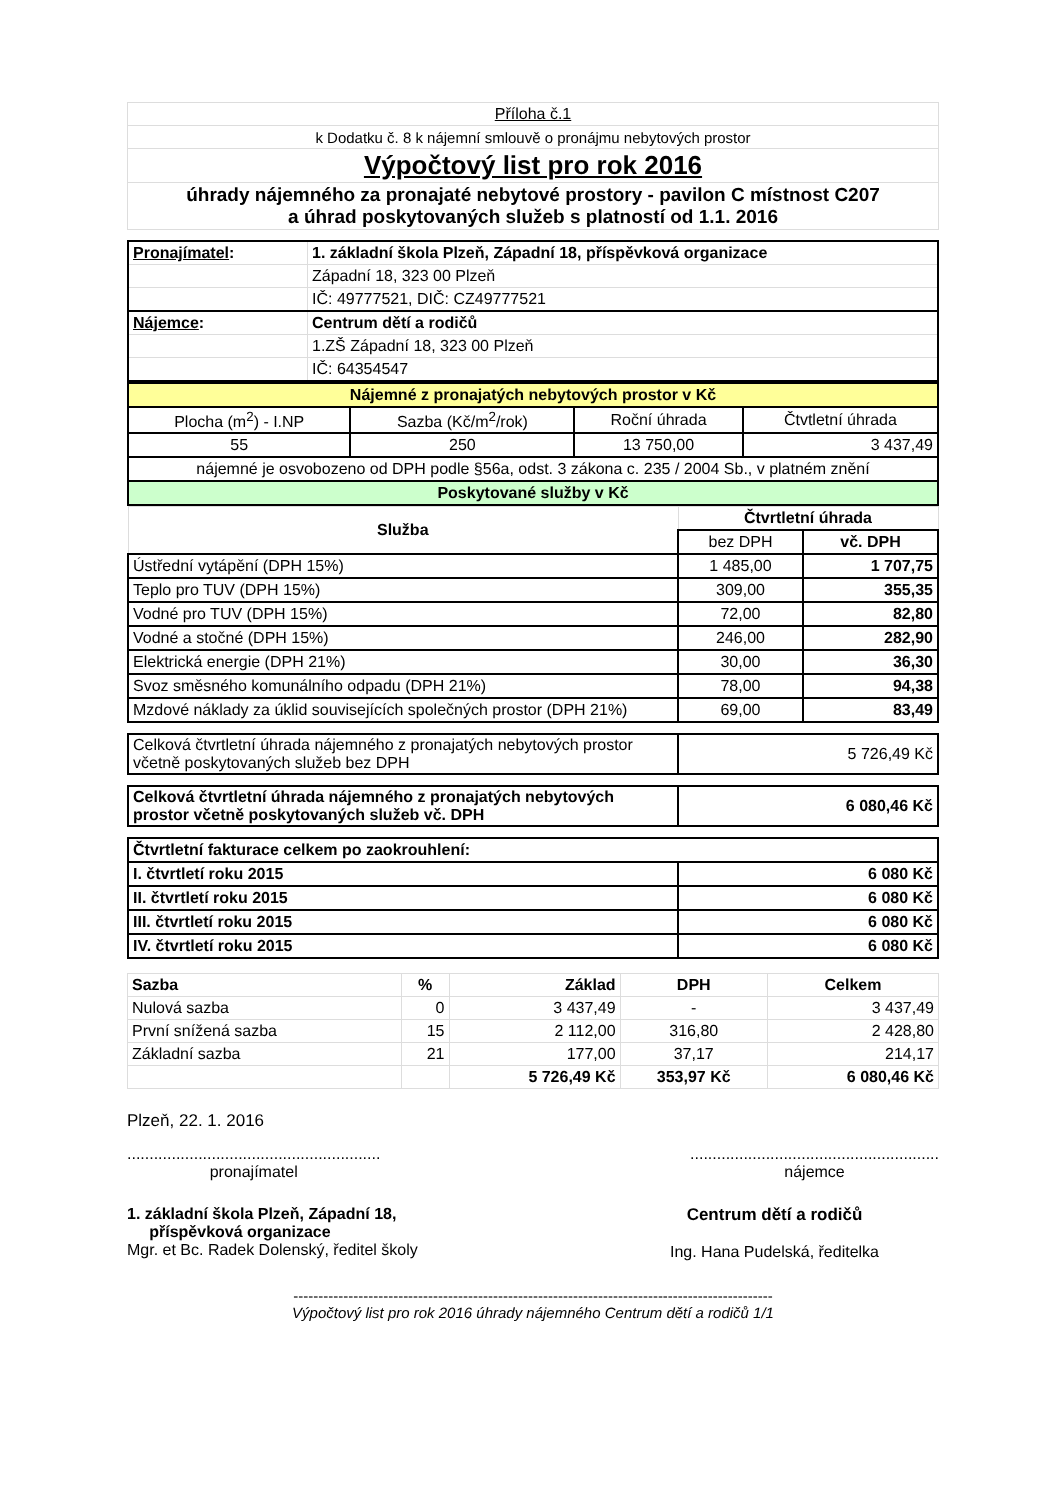| Příloha č.1 |
| k Dodatku č. 8 k nájemní smlouvě o pronájmu nebytových prostor |
| Výpočtový list pro rok 2016 |
| úhrady nájemného za pronajaté nebytové prostory - pavilon C místnost C207 a úhrad poskytovaných služeb s platností od 1.1. 2016 |
| Pronajímatel : | 1. základní škola Plzeň, Západní 18, příspěvková organizace |
| | Západní 18, 323 00 Plzeň |
| | IČ: 49777521, DIČ: CZ49777521 |
| Nájemce : | Centrum dětí a rodičů |
| | 1.ZŠ Západní 18, 323 00 Plzeň |
| | IČ: 64354547 |
| Nájemné z pronajatých nebytových prostor v Kč | | | |
| Plocha (m<sup>2</sup>) - I.NP | Sazba (Kč/m<sup>2</sup>/rok) | Roční úhrada | Čtvtletní úhrada |
| 55 | 250 | 13 750,00 | 3 437,49 |
| nájemné je osvobozeno od DPH podle §56a, odst. 3 zákona c. 235 / 2004 Sb., v platném znění | | | |
| Poskytované služby v Kč | | | |
| Služba | Čtvrtletní úhrada | |
| --- | --- | --- |
| | bez DPH | vč. DPH |
| Ústřední vytápění (DPH 15%) | 1 485,00 | 1 707,75 |
| Teplo pro TUV (DPH 15%) | 309,00 | 355,35 |
| Vodné pro TUV (DPH 15%) | 72,00 | 82,80 |
| Vodné a stočné (DPH 15%) | 246,00 | 282,90 |
| Elektrická energie (DPH 21%) | 30,00 | 36,30 |
| Svoz směsného komunálního odpadu (DPH 21%) | 78,00 | 94,38 |
| Mzdové náklady za úklid souvisejících společných prostor (DPH 21%) | 69,00 | 83,49 |
| Celková čtvrtletní úhrada nájemného z pronajatých nebytových prostor včetně poskytovaných služeb bez DPH | 5 726,49 Kč |
| Celková čtvrtletní úhrada nájemného z pronajatých nebytových prostor včetně poskytovaných služeb vč. DPH | 6 080,46 Kč |
| Čtvrtletní fakturace celkem po zaokrouhlení: | |
| I. čtvrtletí roku 2015 | 6 080 Kč |
| II. čtvrtletí roku 2015 | 6 080 Kč |
| III. čtvrtletí roku 2015 | 6 080 Kč |
| IV. čtvrtletí roku 2015 | 6 080 Kč |
| Sazba | % | Základ | DPH | Celkem |
| --- | --- | --- | --- | --- |
| Nulová sazba | 0 | 3 437,49 | - | 3 437,49 |
| První snížená sazba | 15 | 2 112,00 | 316,80 | 2 428,80 |
| Základní sazba | 21 | 177,00 | 37,17 | 214,17 |
| | | 5 726,49 Kč | 353,97 Kč | 6 080,46 Kč |
Plzeň, 22. 1. 2016
.........................................................
pronajímatel
........................................................
nájemce
1. základní škola Plzeň, Západní 18,
příspěvková organizace
Mgr. et Bc. Radek Dolenský, ředitel školy
Centrum dětí a rodičů
Ing. Hana Pudelská, ředitelka
------------------------------------------------------------------------------------------------
Výpočtový list pro rok 2016 úhrady nájemného Centrum dětí a rodičů 1/1